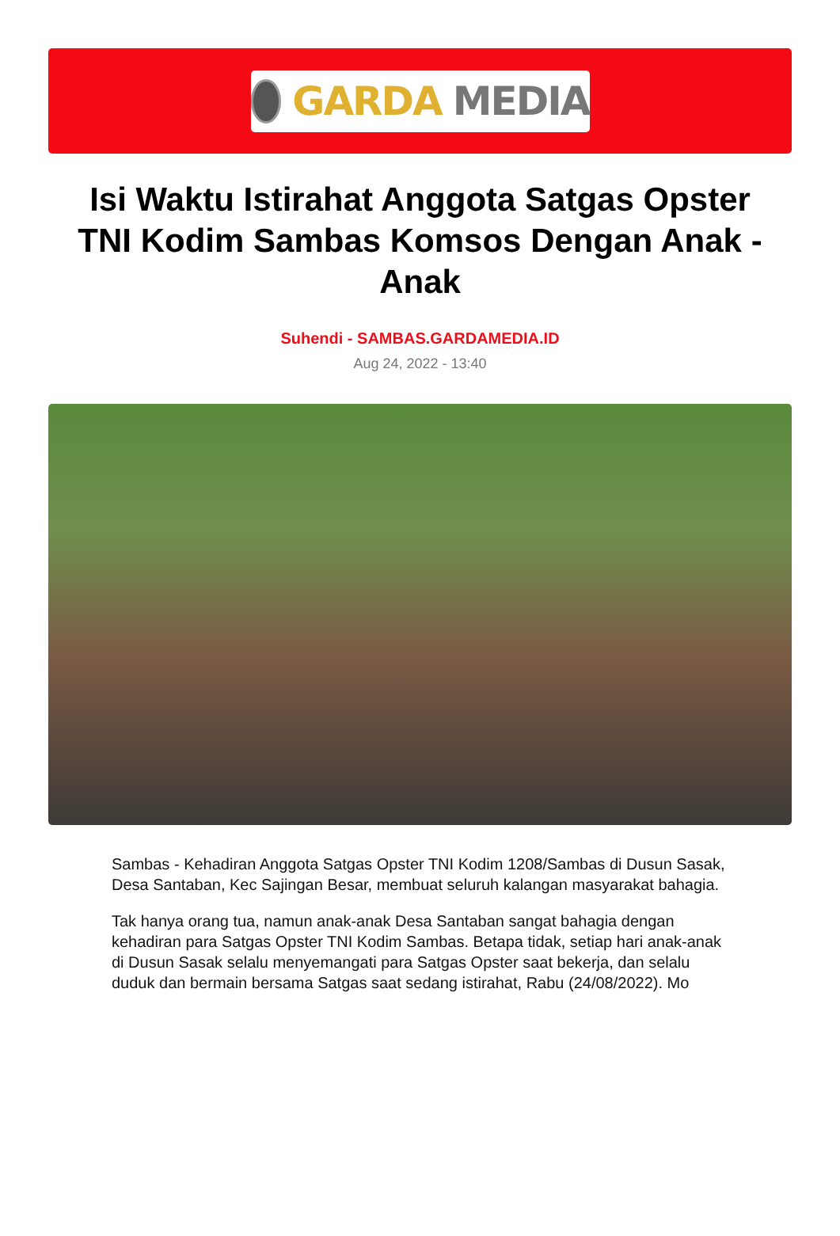GARDA MEDIA
Isi Waktu Istirahat Anggota Satgas Opster TNI Kodim Sambas Komsos Dengan Anak - Anak
Suhendi - SAMBAS.GARDAMEDIA.ID
Aug 24, 2022 - 13:40
Sambas - Kehadiran Anggota Satgas Opster TNI Kodim 1208/Sambas di Dusun Sasak, Desa Santaban, Kec Sajingan Besar, membuat seluruh kalangan masyarakat bahagia.
Tak hanya orang tua, namun anak-anak Desa Santaban sangat bahagia dengan kehadiran para Satgas Opster TNI Kodim Sambas. Betapa tidak, setiap hari anak-anak di Dusun Sasak selalu menyemangati para Satgas Opster saat bekerja, dan selalu duduk dan bermain bersama Satgas saat sedang istirahat, Rabu (24/08/2022). Mo